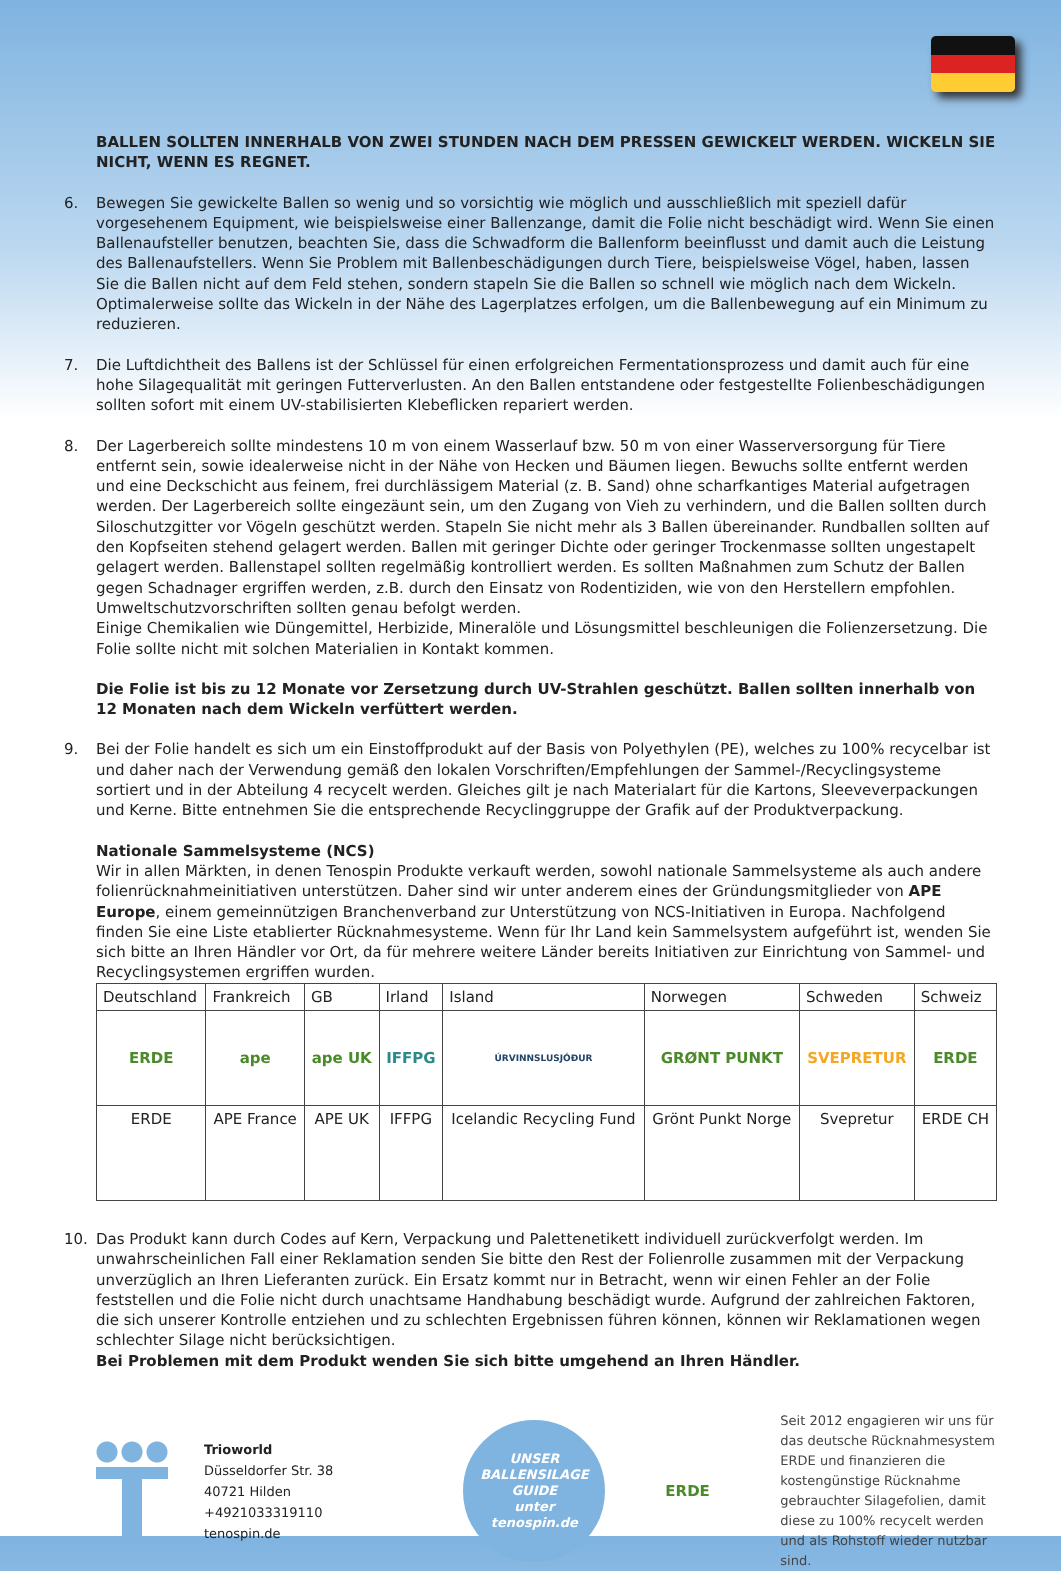BALLEN SOLLTEN INNERHALB VON ZWEI STUNDEN NACH DEM PRESSEN GEWICKELT WERDEN. WICKELN SIE NICHT, WENN ES REGNET.
6. Bewegen Sie gewickelte Ballen so wenig und so vorsichtig wie möglich und ausschließlich mit speziell dafür vorgesehenem Equipment, wie beispielsweise einer Ballenzange, damit die Folie nicht beschädigt wird. Wenn Sie einen Ballenaufsteller benutzen, beachten Sie, dass die Schwadform die Ballenform beeinflusst und damit auch die Leistung des Ballenaufstellers. Wenn Sie Problem mit Ballenbeschädigungen durch Tiere, beispielsweise Vögel, haben, lassen Sie die Ballen nicht auf dem Feld stehen, sondern stapeln Sie die Ballen so schnell wie möglich nach dem Wickeln. Optimalerweise sollte das Wickeln in der Nähe des Lagerplatzes erfolgen, um die Ballenbewegung auf ein Minimum zu reduzieren.
7. Die Luftdichtheit des Ballens ist der Schlüssel für einen erfolgreichen Fermentationsprozess und damit auch für eine hohe Silagequalität mit geringen Futterverlusten. An den Ballen entstandene oder festgestellte Folienbeschädigungen sollten sofort mit einem UV-stabilisierten Klebeflicken repariert werden.
8. Der Lagerbereich sollte mindestens 10 m von einem Wasserlauf bzw. 50 m von einer Wasserversorgung für Tiere entfernt sein, sowie idealerweise nicht in der Nähe von Hecken und Bäumen liegen. Bewuchs sollte entfernt werden und eine Deckschicht aus feinem, frei durchlässigem Material (z. B. Sand) ohne scharfkantiges Material aufgetragen werden. Der Lagerbereich sollte eingezäunt sein, um den Zugang von Vieh zu verhindern, und die Ballen sollten durch Siloschutzgitter vor Vögeln geschützt werden. Stapeln Sie nicht mehr als 3 Ballen übereinander. Rundballen sollten auf den Kopfseiten stehend gelagert werden. Ballen mit geringer Dichte oder geringer Trockenmasse sollten ungestapelt gelagert werden. Ballenstapel sollten regelmäßig kontrolliert werden. Es sollten Maßnahmen zum Schutz der Ballen gegen Schadnager ergriffen werden, z.B. durch den Einsatz von Rodentiziden, wie von den Herstellern empfohlen. Umweltschutzvorschriften sollten genau befolgt werden.
Einige Chemikalien wie Düngemittel, Herbizide, Mineralöle und Lösungsmittel beschleunigen die Folienzersetzung. Die Folie sollte nicht mit solchen Materialien in Kontakt kommen.
Die Folie ist bis zu 12 Monate vor Zersetzung durch UV-Strahlen geschützt. Ballen sollten innerhalb von 12 Monaten nach dem Wickeln verfüttert werden.
9. Bei der Folie handelt es sich um ein Einstoffprodukt auf der Basis von Polyethylen (PE), welches zu 100% recycelbar ist und daher nach der Verwendung gemäß den lokalen Vorschriften/Empfehlungen der Sammel-/Recyclingsysteme sortiert und in der Abteilung 4 recycelt werden. Gleiches gilt je nach Materialart für die Kartons, Sleeveverpackungen und Kerne. Bitte entnehmen Sie die entsprechende Recyclinggruppe der Grafik auf der Produktverpackung.
Nationale Sammelsysteme (NCS)
Wir in allen Märkten, in denen Tenospin Produkte verkauft werden, sowohl nationale Sammelsysteme als auch andere folienrücknahmeinitiativen unterstützen. Daher sind wir unter anderem eines der Gründungsmitglieder von APE Europe, einem gemeinnützigen Branchenverband zur Unterstützung von NCS-Initiativen in Europa. Nachfolgend finden Sie eine Liste etablierter Rücknahmesysteme. Wenn für Ihr Land kein Sammelsystem aufgeführt ist, wenden Sie sich bitte an Ihren Händler vor Ort, da für mehrere weitere Länder bereits Initiativen zur Einrichtung von Sammel- und Recyclingsystemen ergriffen wurden.
| Deutschland | Frankreich | GB | Irland | Island | Norwegen | Schweden | Schweiz |
| --- | --- | --- | --- | --- | --- | --- | --- |
| ERDE | ape | ape UK | IFFPG | ÚRVINNSLUSJÓÐUR | GRØNT PUNKT | SVEPRETUR | ERDE |
| ERDE | APE France | APE UK | IFFPG | Icelandic Recycling Fund | Grönt Punkt Norge | Svepretur | ERDE CH |
10. Das Produkt kann durch Codes auf Kern, Verpackung und Palettenetikett individuell zurückverfolgt werden. Im unwahrscheinlichen Fall einer Reklamation senden Sie bitte den Rest der Folienrolle zusammen mit der Verpackung unverzüglich an Ihren Lieferanten zurück. Ein Ersatz kommt nur in Betracht, wenn wir einen Fehler an der Folie feststellen und die Folie nicht durch unachtsame Handhabung beschädigt wurde. Aufgrund der zahlreichen Faktoren, die sich unserer Kontrolle entziehen und zu schlechten Ergebnissen führen können, können wir Reklamationen wegen schlechter Silage nicht berücksichtigen.
Bei Problemen mit dem Produkt wenden Sie sich bitte umgehend an Ihren Händler.
Trioworld
Düsseldorfer Str. 38
40721 Hilden
+4921033319110
tenospin.de
UNSER
BALLENSILAGE
GUIDE
unter
tenospin.de
ERDE
Seit 2012 engagieren wir uns für das deutsche Rücknahmesystem ERDE und finanzieren die kostengünstige Rücknahme gebrauchter Silagefolien, damit diese zu 100% recycelt werden und als Rohstoff wieder nutzbar sind.